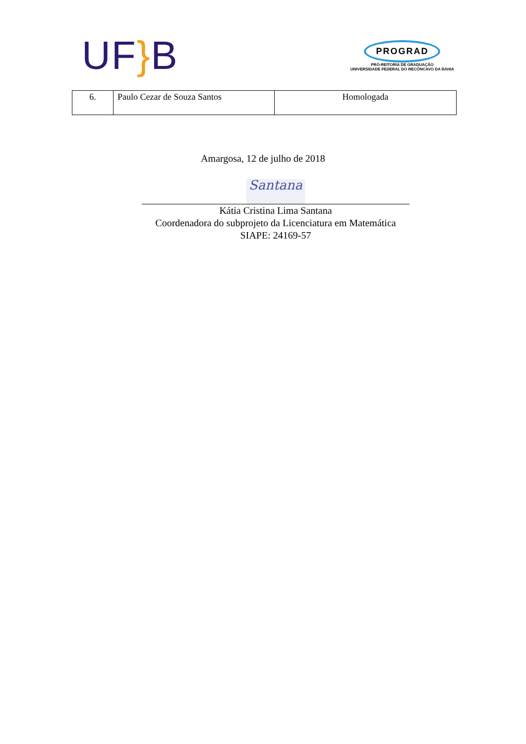UF}B
PROGRAD
PRÓ-REITORIA DE GRADUAÇÃO
UNIVERSIDADE FEDERAL DO RECÔNCAVO DA BAHIA
| 6. | Paulo Cezar de Souza Santos | Homologada |
Amargosa, 12 de julho de 2018
Santana
Kátia Cristina Lima Santana
Coordenadora do subprojeto da Licenciatura em Matemática
SIAPE: 24169-57